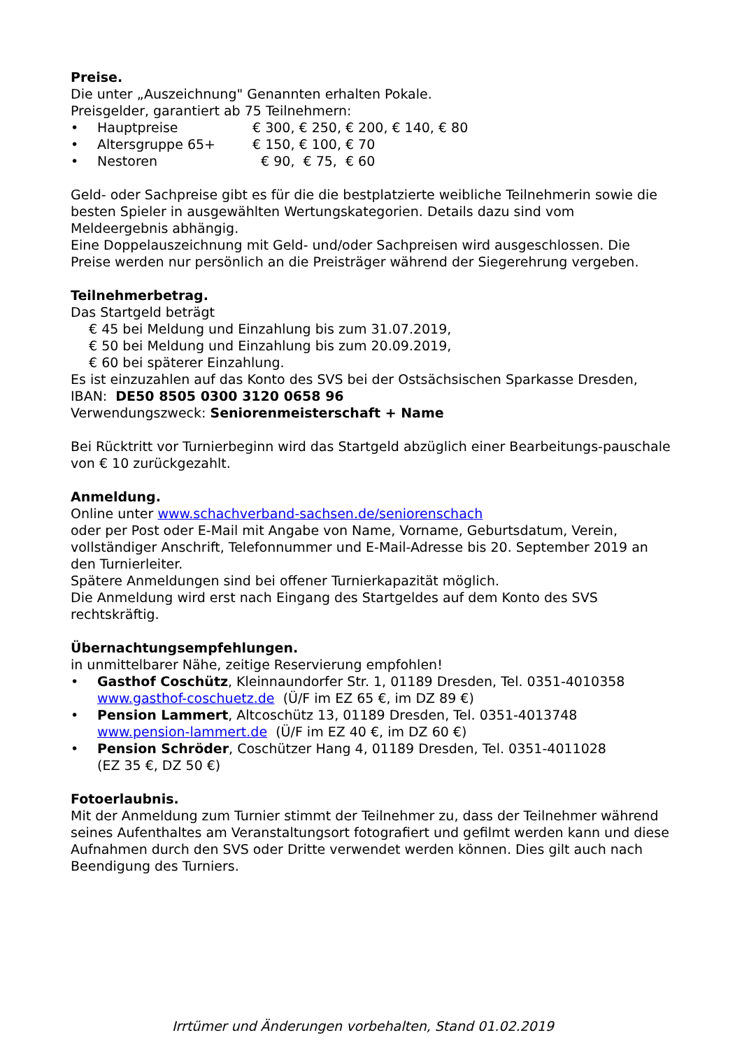Preise.
Die unter „Auszeichnung" Genannten erhalten Pokale.
Preisgelder, garantiert ab 75 Teilnehmern:
• Hauptpreise € 300, € 250, € 200, € 140, € 80
• Altersgruppe 65+ € 150, € 100, € 70
• Nestoren € 90, € 75, € 60
Geld- oder Sachpreise gibt es für die die bestplatzierte weibliche Teilnehmerin sowie die besten Spieler in ausgewählten Wertungskategorien. Details dazu sind vom Meldeergebnis abhängig.
Eine Doppelauszeichnung mit Geld- und/oder Sachpreisen wird ausgeschlossen. Die Preise werden nur persönlich an die Preisträger während der Siegerehrung vergeben.
Teilnehmerbetrag.
Das Startgeld beträgt
€ 45 bei Meldung und Einzahlung bis zum 31.07.2019,
€ 50 bei Meldung und Einzahlung bis zum 20.09.2019,
€ 60 bei späterer Einzahlung.
Es ist einzuzahlen auf das Konto des SVS bei der Ostsächsischen Sparkasse Dresden,
IBAN: DE50 8505 0300 3120 0658 96
Verwendungszweck: Seniorenmeisterschaft + Name
Bei Rücktritt vor Turnierbeginn wird das Startgeld abzüglich einer Bearbeitungs-pauschale von € 10 zurückgezahlt.
Anmeldung.
Online unter www.schachverband-sachsen.de/seniorenschach
oder per Post oder E-Mail mit Angabe von Name, Vorname, Geburtsdatum, Verein, vollständiger Anschrift, Telefonnummer und E-Mail-Adresse bis 20. September 2019 an den Turnierleiter.
Spätere Anmeldungen sind bei offener Turnierkapazität möglich.
Die Anmeldung wird erst nach Eingang des Startgeldes auf dem Konto des SVS rechtskräftig.
Übernachtungsempfehlungen.
in unmittelbarer Nähe, zeitige Reservierung empfohlen!
• Gasthof Coschütz, Kleinnaundorfer Str. 1, 01189 Dresden, Tel. 0351-4010358
www.gasthof-coschuetz.de (Ü/F im EZ 65 €, im DZ 89 €)
• Pension Lammert, Altcoschütz 13, 01189 Dresden, Tel. 0351-4013748
www.pension-lammert.de (Ü/F im EZ 40 €, im DZ 60 €)
• Pension Schröder, Coschützer Hang 4, 01189 Dresden, Tel. 0351-4011028
(EZ 35 €, DZ 50 €)
Fotoerlaubnis.
Mit der Anmeldung zum Turnier stimmt der Teilnehmer zu, dass der Teilnehmer während seines Aufenthaltes am Veranstaltungsort fotografiert und gefilmt werden kann und diese Aufnahmen durch den SVS oder Dritte verwendet werden können. Dies gilt auch nach Beendigung des Turniers.
Irrtümer und Änderungen vorbehalten, Stand 01.02.2019